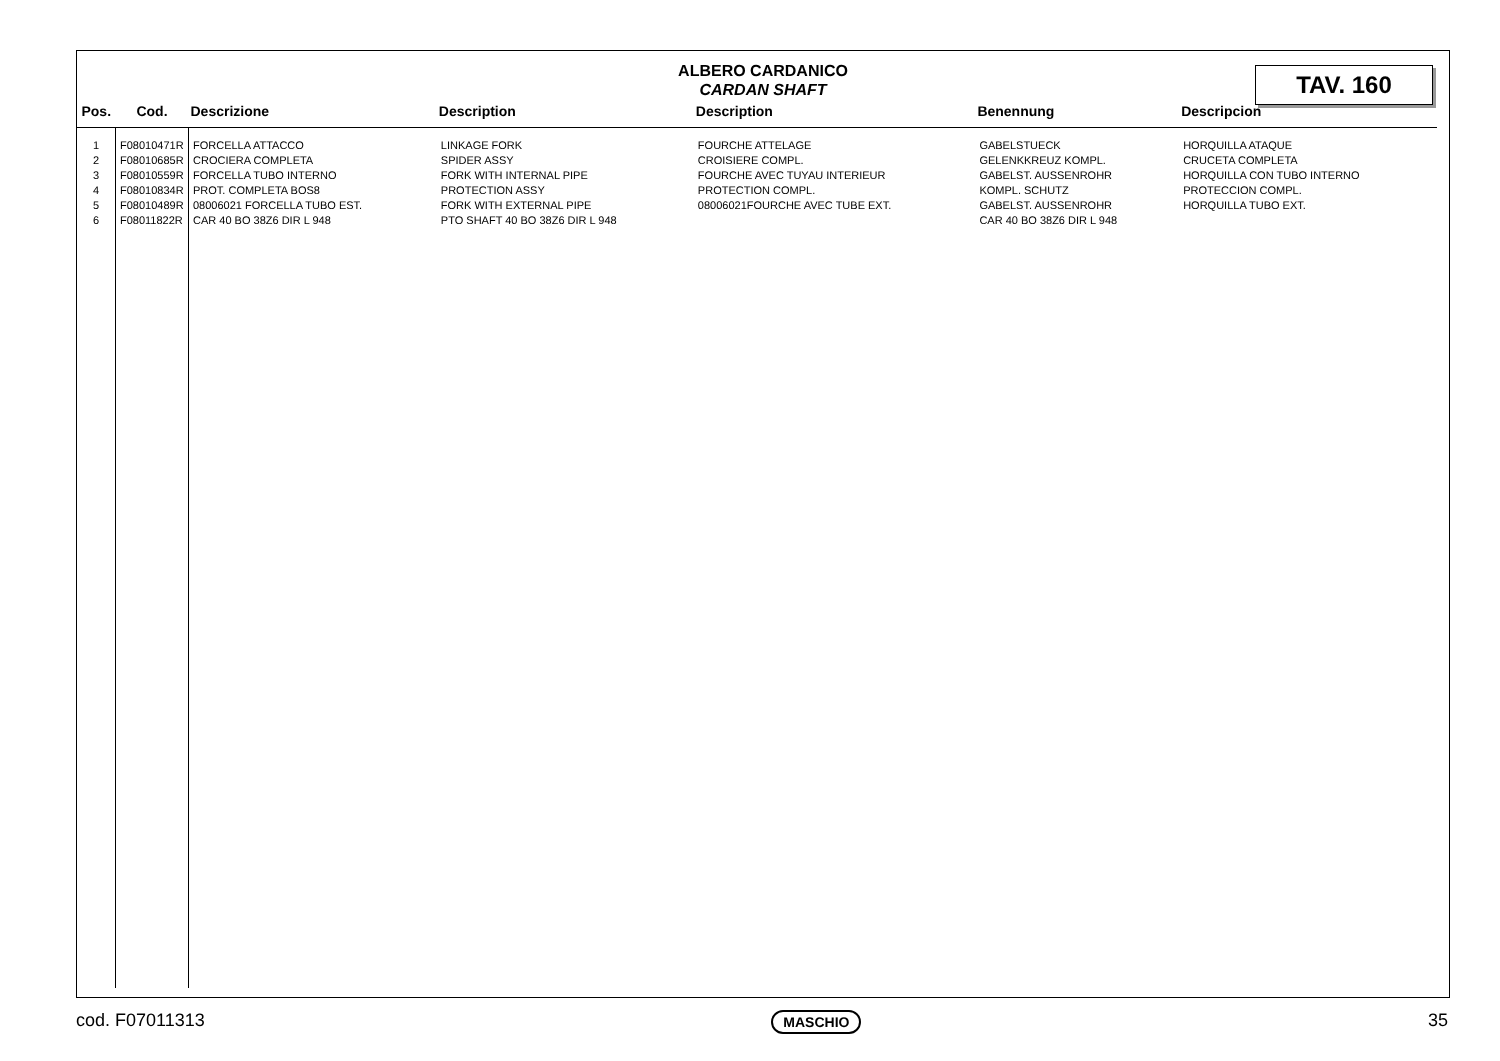ALBERO CARDANICO
CARDAN SHAFT
TAV. 160
| Pos. | Cod. | Descrizione | Description | Description | Benennung | Descripcion |
| --- | --- | --- | --- | --- | --- | --- |
| 1 | F08010471R | FORCELLA ATTACCO | LINKAGE FORK | FOURCHE ATTELAGE | GABELSTUECK | HORQUILLA ATAQUE |
| 2 | F08010685R | CROCIERA COMPLETA | SPIDER ASSY | CROISIERE COMPL. | GELENKKREUZ KOMPL. | CRUCETA COMPLETA |
| 3 | F08010559R | FORCELLA TUBO INTERNO | FORK WITH INTERNAL PIPE | FOURCHE AVEC TUYAU INTERIEUR | GABELST. AUSSENROHR | HORQUILLA CON TUBO INTERNO |
| 4 | F08010834R | PROT. COMPLETA BOS8 | PROTECTION ASSY | PROTECTION COMPL. | KOMPL. SCHUTZ | PROTECCION COMPL. |
| 5 | F08010489R | 08006021 FORCELLA TUBO EST. | FORK WITH EXTERNAL PIPE | 08006021FOURCHE AVEC TUBE EXT. | GABELST. AUSSENROHR | HORQUILLA TUBO EXT. |
| 6 | F08011822R | CAR 40 BO 38Z6 DIR L 948 | PTO SHAFT 40 BO 38Z6 DIR L 948 | | CAR 40 BO 38Z6 DIR L 948 | |
cod. F07011313 MASCHIO 35